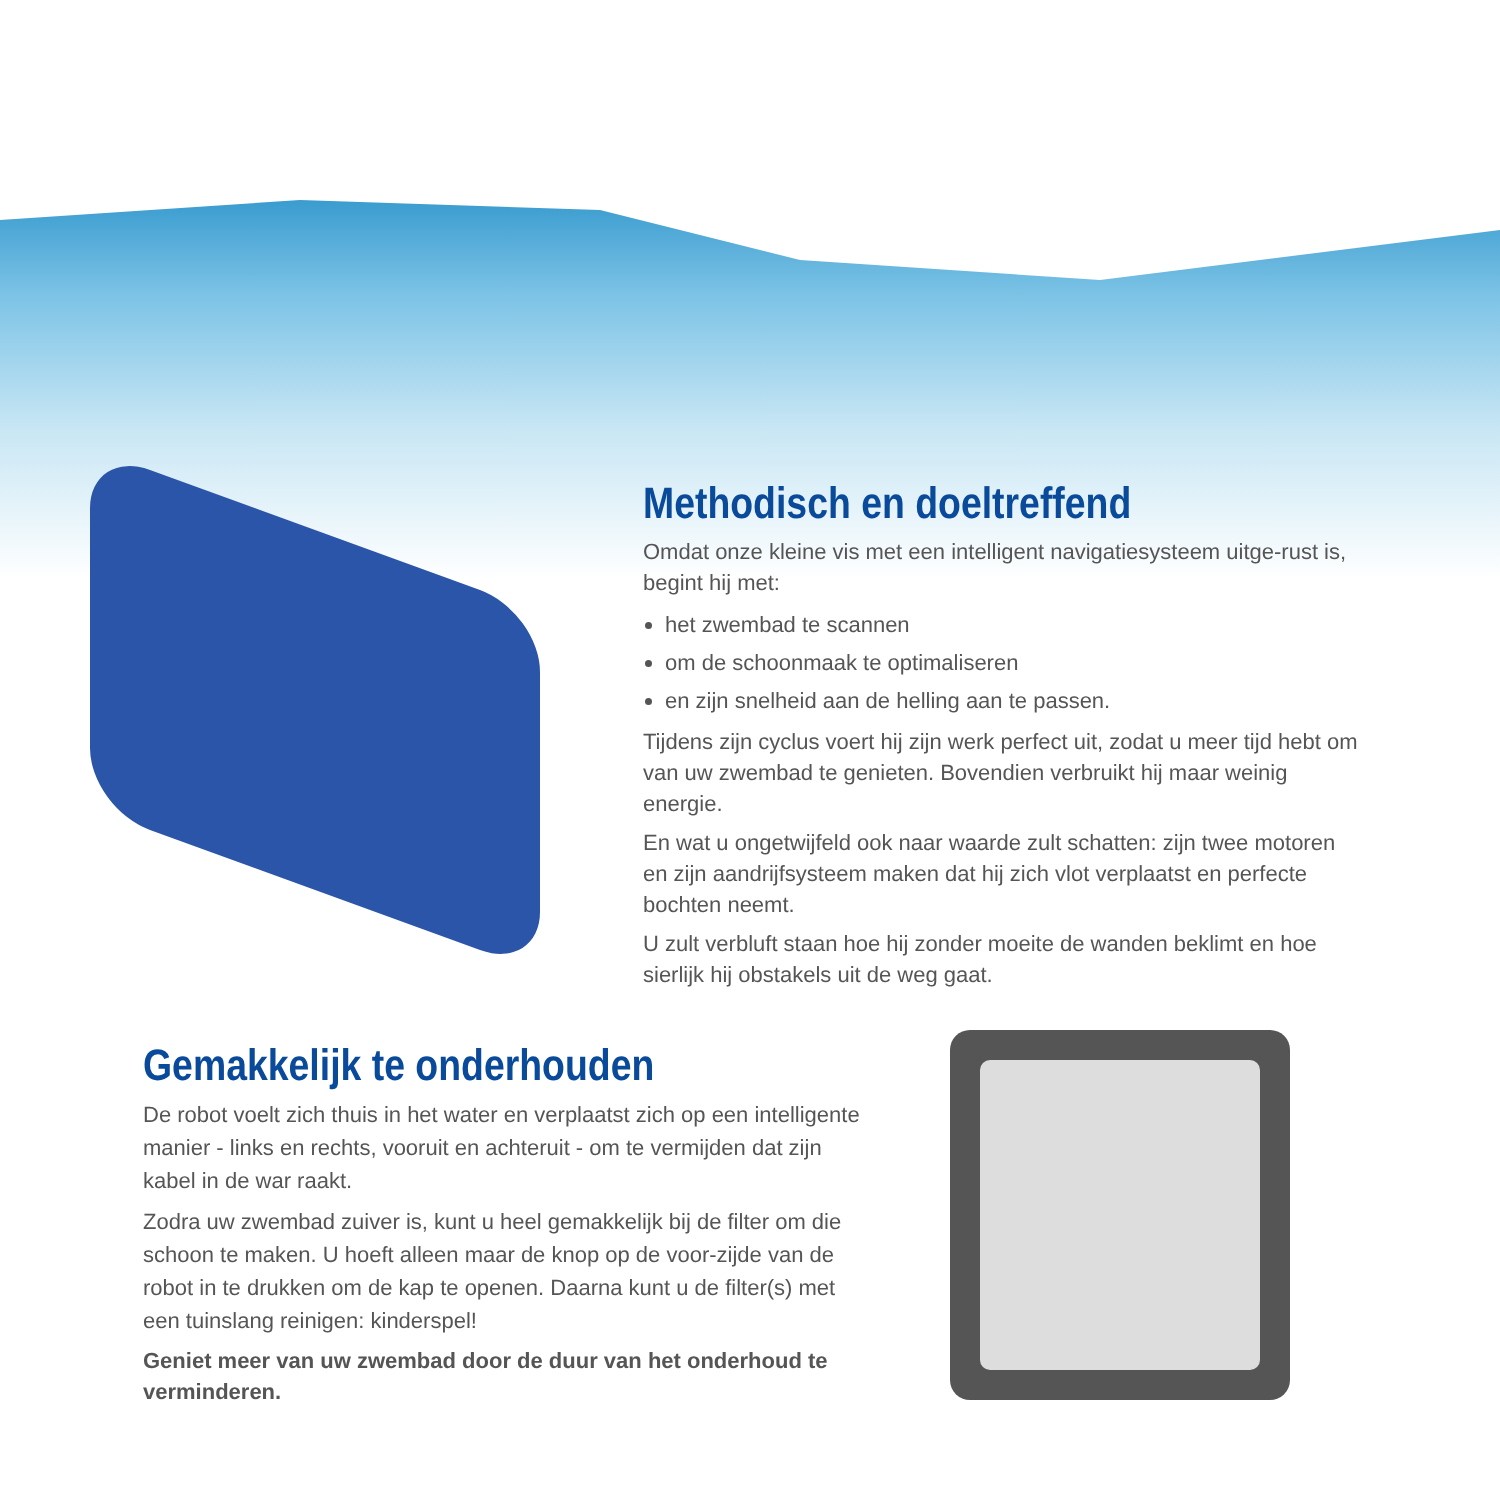Methodisch en doeltreffend
Omdat onze kleine vis met een intelligent navigatiesysteem uitge-rust is, begint hij met:
het zwembad te scannen
om de schoonmaak te optimaliseren
en zijn snelheid aan de helling aan te passen.
Tijdens zijn cyclus voert hij zijn werk perfect uit, zodat u meer tijd hebt om van uw zwembad te genieten. Bovendien verbruikt hij maar weinig energie.
En wat u ongetwijfeld ook naar waarde zult schatten: zijn twee motoren en zijn aandrijfsysteem maken dat hij zich vlot verplaatst en perfecte bochten neemt.
U zult verbluft staan hoe hij zonder moeite de wanden beklimt en hoe sierlijk hij obstakels uit de weg gaat.
Gemakkelijk te onderhouden
De robot voelt zich thuis in het water en verplaatst zich op een intelligente manier - links en rechts, vooruit en achteruit - om te vermijden dat zijn kabel in de war raakt.
Zodra uw zwembad zuiver is, kunt u heel gemakkelijk bij de filter om die schoon te maken. U hoeft alleen maar de knop op de voor-zijde van de robot in te drukken om de kap te openen. Daarna kunt u de filter(s) met een tuinslang reinigen: kinderspel!
Geniet meer van uw zwembad door de duur van het onderhoud te verminderen.